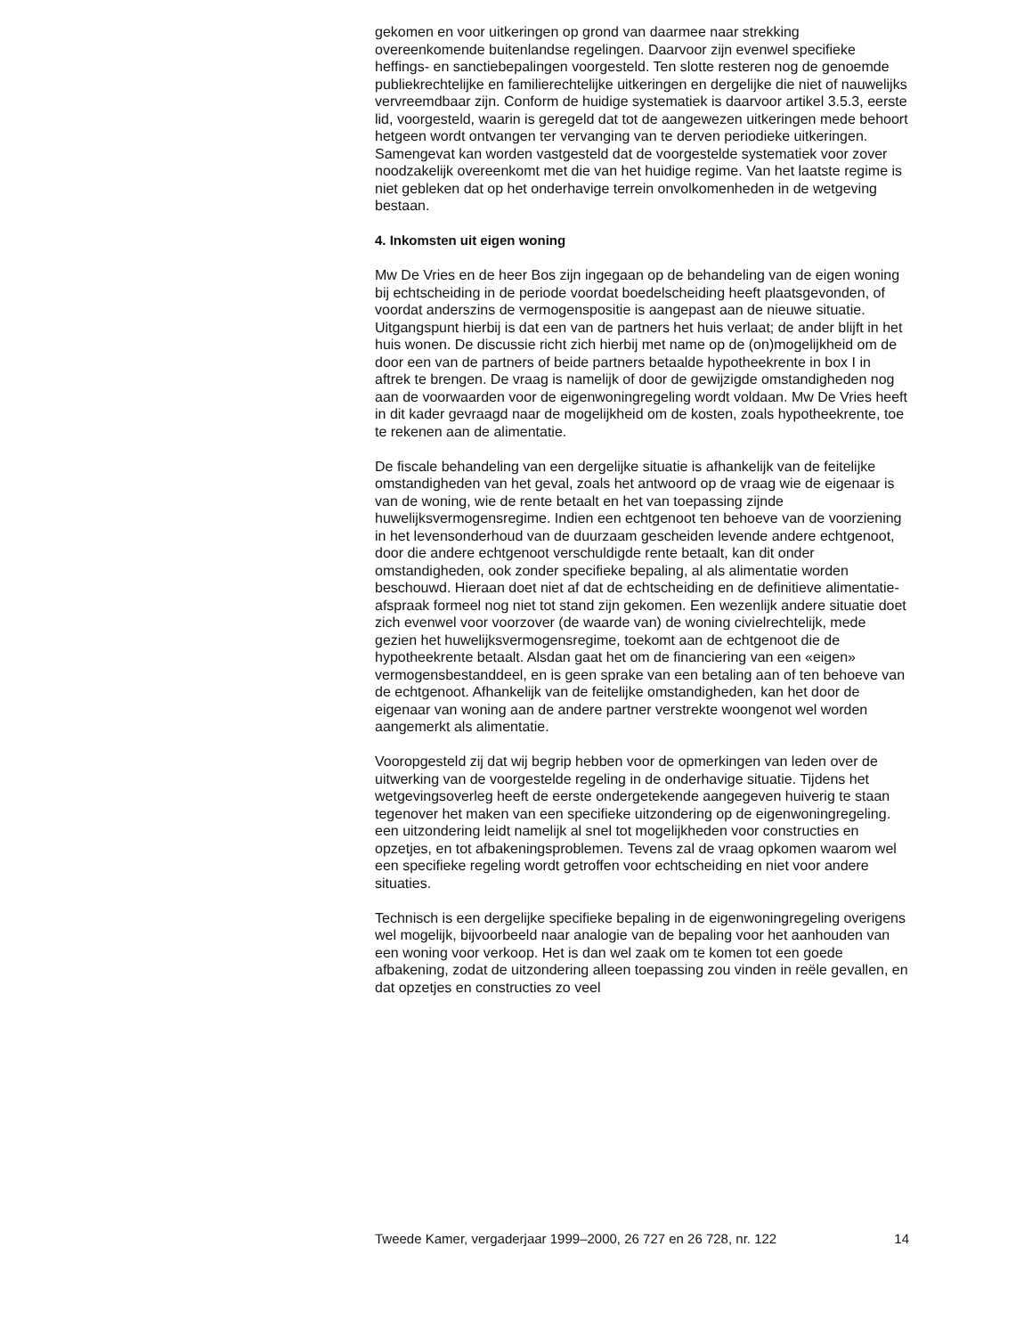gekomen en voor uitkeringen op grond van daarmee naar strekking overeenkomende buitenlandse regelingen. Daarvoor zijn evenwel specifieke heffings- en sanctiebepalingen voorgesteld. Ten slotte resteren nog de genoemde publiekrechtelijke en familierechtelijke uitkeringen en dergelijke die niet of nauwelijks vervreemdbaar zijn. Conform de huidige systematiek is daarvoor artikel 3.5.3, eerste lid, voorgesteld, waarin is geregeld dat tot de aangewezen uitkeringen mede behoort hetgeen wordt ontvangen ter vervanging van te derven periodieke uitkeringen. Samengevat kan worden vastgesteld dat de voorgestelde systematiek voor zover noodzakelijk overeenkomt met die van het huidige regime. Van het laatste regime is niet gebleken dat op het onderhavige terrein onvolkomenheden in de wetgeving bestaan.
4. Inkomsten uit eigen woning
Mw De Vries en de heer Bos zijn ingegaan op de behandeling van de eigen woning bij echtscheiding in de periode voordat boedelscheiding heeft plaatsgevonden, of voordat anderszins de vermogenspositie is aangepast aan de nieuwe situatie. Uitgangspunt hierbij is dat een van de partners het huis verlaat; de ander blijft in het huis wonen. De discussie richt zich hierbij met name op de (on)mogelijkheid om de door een van de partners of beide partners betaalde hypotheekrente in box I in aftrek te brengen. De vraag is namelijk of door de gewijzigde omstandigheden nog aan de voorwaarden voor de eigenwoningregeling wordt voldaan. Mw De Vries heeft in dit kader gevraagd naar de mogelijkheid om de kosten, zoals hypotheekrente, toe te rekenen aan de alimentatie.
De fiscale behandeling van een dergelijke situatie is afhankelijk van de feitelijke omstandigheden van het geval, zoals het antwoord op de vraag wie de eigenaar is van de woning, wie de rente betaalt en het van toepassing zijnde huwelijksvermogensregime. Indien een echtgenoot ten behoeve van de voorziening in het levensonderhoud van de duurzaam gescheiden levende andere echtgenoot, door die andere echtgenoot verschuldigde rente betaalt, kan dit onder omstandigheden, ook zonder specifieke bepaling, al als alimentatie worden beschouwd. Hieraan doet niet af dat de echtscheiding en de definitieve alimentatie-afspraak formeel nog niet tot stand zijn gekomen. Een wezenlijk andere situatie doet zich evenwel voor voorzover (de waarde van) de woning civielrechtelijk, mede gezien het huwelijksvermogensregime, toekomt aan de echtgenoot die de hypotheekrente betaalt. Alsdan gaat het om de financiering van een «eigen» vermogensbestanddeel, en is geen sprake van een betaling aan of ten behoeve van de echtgenoot. Afhankelijk van de feitelijke omstandigheden, kan het door de eigenaar van woning aan de andere partner verstrekte woongenot wel worden aangemerkt als alimentatie.
Vooropgesteld zij dat wij begrip hebben voor de opmerkingen van leden over de uitwerking van de voorgestelde regeling in de onderhavige situatie. Tijdens het wetgevingsoverleg heeft de eerste ondergetekende aangegeven huiverig te staan tegenover het maken van een specifieke uitzondering op de eigenwoningregeling. een uitzondering leidt namelijk al snel tot mogelijkheden voor constructies en opzetjes, en tot afbakeningsproblemen. Tevens zal de vraag opkomen waarom wel een specifieke regeling wordt getroffen voor echtscheiding en niet voor andere situaties.
Technisch is een dergelijke specifieke bepaling in de eigenwoningregeling overigens wel mogelijk, bijvoorbeeld naar analogie van de bepaling voor het aanhouden van een woning voor verkoop. Het is dan wel zaak om te komen tot een goede afbakening, zodat de uitzondering alleen toepassing zou vinden in reële gevallen, en dat opzetjes en constructies zo veel
Tweede Kamer, vergaderjaar 1999–2000, 26 727 en 26 728, nr. 122 14